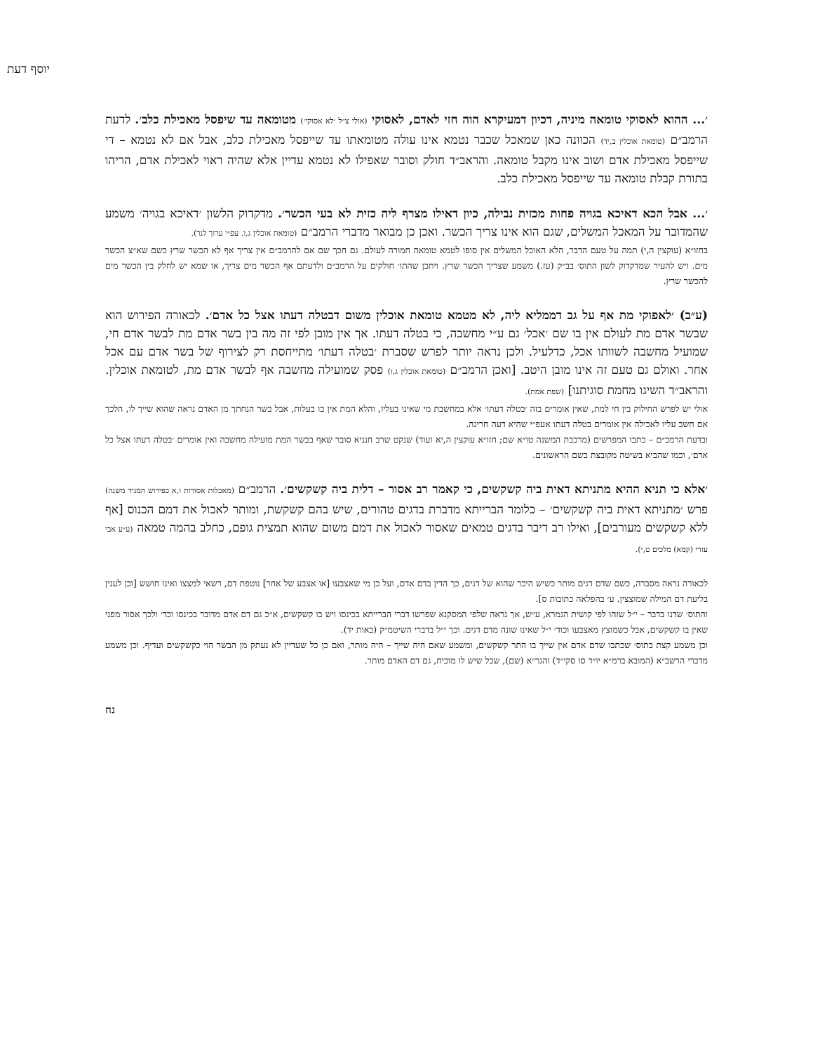יוסף דעת
׳... ההוא לאסוקי טומאה מיניה, דכיון דמעיקרא הוה חזי לאדם, לאסוקי (אולי צ״ל ׳לא אסוקי׳) מטומאה עד שיפסל מאכילת כלב׳. לדעת הרמב״ם (טומאת אוכלין ב,יד) הכוונה כאן שמאכל שכבר נטמא אינו עולה מטומאתו עד שייפסל מאכילת כלב, אבל אם לא נטמא – די שייפסל מאכילת אדם ושוב אינו מקבל טומאה. והראב״ד חולק וסובר שאפילו לא נטמא עדיין אלא שהיה ראוי לאכילת אדם, הריהו בתורת קבלת טומאה עד שייפסל מאכילת כלב.
׳... אבל הכא דאיכא בגויה פחות מכזית נבילה, כיון דאילו מצרף ליה כזית לא בעי הכשר׳. מדקדוק הלשון ׳דאיכא בגויה׳ משמע שהמדובר על המאכל המשלים, שגם הוא אינו צריך הכשר. ואכן כן מבואר מדברי הרמב״ם (טומאת אוכלין ג,ו. עפ״י ערוך לנר).
בחזו״א (עוקצין ה,י) תמה על טעם הדבר, הלא האוכל המשלים אין סופו לטמא טומאה חמורה לעולם. גם חכך שם אם להרמב״ם אין צריך אף לא הכשר שרץ כשם שא״צ הכשר מים. ויש להעיר שמדקדוק לשון התוס׳ בב״ק (עז.) משמע שצריך הכשר שרץ. ויתכן שהתו׳ חולקים על הרמב״ם ולדעתם אף הכשר מים צריך, או שמא יש לחלק בין הכשר מים להכשר שרץ.
(ע״ב) ׳לאפוקי מת אף על גב דממליא ליה, לא מטמא טומאת אוכלין משום דבטלה דעתו אצל כל אדם׳. לכאורה הפירוש הוא שבשר אדם מת לעולם אין בו שם ׳אכל׳ גם ע״י מחשבה, כי בטלה דעתו. אך אין מובן לפי זה מה בין בשר אדם מת לבשר אדם חי, שמועיל מחשבה לשוותו אכל, כדלעיל. ולכן נראה יותר לפרש שסברת ׳בטלה דעתו׳ מתייחסת רק לצירוף של בשר אדם עם אכל אחר. ואולם גם טעם זה אינו מובן היטב. [ואכן הרמב״ם (טומאת אוכלין ג,ז) פסק שמועילה מחשבה אף לבשר אדם מת, לטומאת אוכלין. והראב״ד השיגו מחמת סוגיתנו] (שפת אמת).
אולי יש לפרש החילוק בין חי למת, שאין אומרים בזה ׳בטלה דעתו׳ אלא במחשבת מי שאינו בעליו, והלא המת אין בו בעלות, אבל בשר הנחתך מן האדם נראה שהוא שייך לו, הלכך אם חשב עליו לאכילה אין אומרים בטלה דעתו אעפ״י שהיא דעה חריגה.
ובדעת הרמב״ם – כתבו המפרשים (מרכבת המשנה טו״א שם; חזו״א עוקצין ה,יא ועוד) שנקט שרב חנניא סובר שאף בבשר המת מועילה מחשבה ואין אומרים ׳בטלה דעתו אצל כל אדם׳, וכמו שהביא בשיטה מקובצת בשם הראשונים.
׳אלא כי תניא ההיא מתניתא דאית ביה קשקשים, כי קאמר רב אסור – דלית ביה קשקשים׳. הרמב״ם (מאכלות אסורות ו,א כפירוש המגיד משנה) פרש ׳מתניתא דאית ביה קשקשים׳ – כלומר הברייתא מדברת בדגים טהורים, שיש בהם קשקשת, ומותר לאכול את דמם הכנוס [אף ללא קשקשים מעורבים], ואילו רב דיבר בדגים טמאים שאסור לאכול את דמם משום שהוא תמצית גופם, כחלב בהמה טמאה (ע״ע אבי עזרי (קמא) מלכים ט,י).
לכאורה נראה מסברה, כשם שדם דגים מותר כשיש היכר שהוא של דגים, כך הדין בדם אדם, ועל כן מי שאצבעו [או אצבע של אחר] נוטפת דם, רשאי למצצו ואינו חושש [וכן לענין בליעת דם המילה שמוצצין. ע׳ בהפלאה כתובות ס].
והתוס׳ שדנו בדבר – י״ל שזהו לפי קושית הגמרא, ע״ש, אך נראה שלפי המסקנא שפרשו דברי הברייתא בכינסו ויש בו קשקשים, א״כ גם דם אדם מדובר בכינסו וכד׳ ולכך אסור מפני שאין בו קשקשים, אבל כשמוצץ מאצבעו וכוד׳ י״ל שאינו שונה מדם דגים. וכך י״ל בדברי השיטמ״ק (באות יד).
וכן משמע קצת בתוס׳ שכתבו שדם אדם אין שייך בו התר קשקשים, ומשמע שאם היה שייך – היה מותר, ואם כן כל שעדיין לא נעתק מן הבשר הוי כקשקשים ועדיף. וכן משמע מדברי הרשב״א (המובא ברמ״א יו״ד סו סקי״ד) והגר״א (שם), שכל שיש לו מוכיח, גם דם האדם מותר.
נח